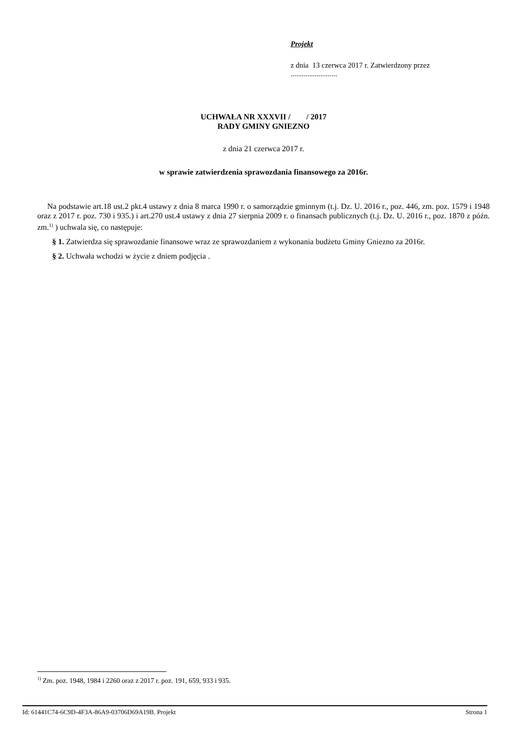Projekt
z dnia 13 czerwca 2017 r. Zatwierdzony przez
.........................
UCHWAŁA NR XXXVII / / 2017
RADY GMINY GNIEZNO
z dnia 21 czerwca 2017 r.
w sprawie zatwierdzenia sprawozdania finansowego za 2016r.
Na podstawie art.18 ust.2 pkt.4 ustawy z dnia 8 marca 1990 r. o samorządzie gminnym (t.j. Dz. U. 2016 r., poz. 446, zm. poz. 1579 i 1948 oraz z 2017 r. poz. 730 i 935.) i art.270 ust.4 ustawy z dnia 27 sierpnia 2009 r. o finansach publicznych (t.j. Dz. U. 2016 r., poz. 1870 z późn. zm.<sup>1)</sup> ) uchwala się, co następuje:
§ 1. Zatwierdza się sprawozdanie finansowe wraz ze sprawozdaniem z wykonania budżetu Gminy Gniezno za 2016r.
§ 2. Uchwała wchodzi w życie z dniem podjęcia .
<sup>1)</sup> Zm. poz. 1948, 1984 i 2260 oraz z 2017 r. poz. 191, 659, 933 i 935.
Id: 61441C74-6C9D-4F3A-86A9-03706D69A19B. Projekt Strona 1